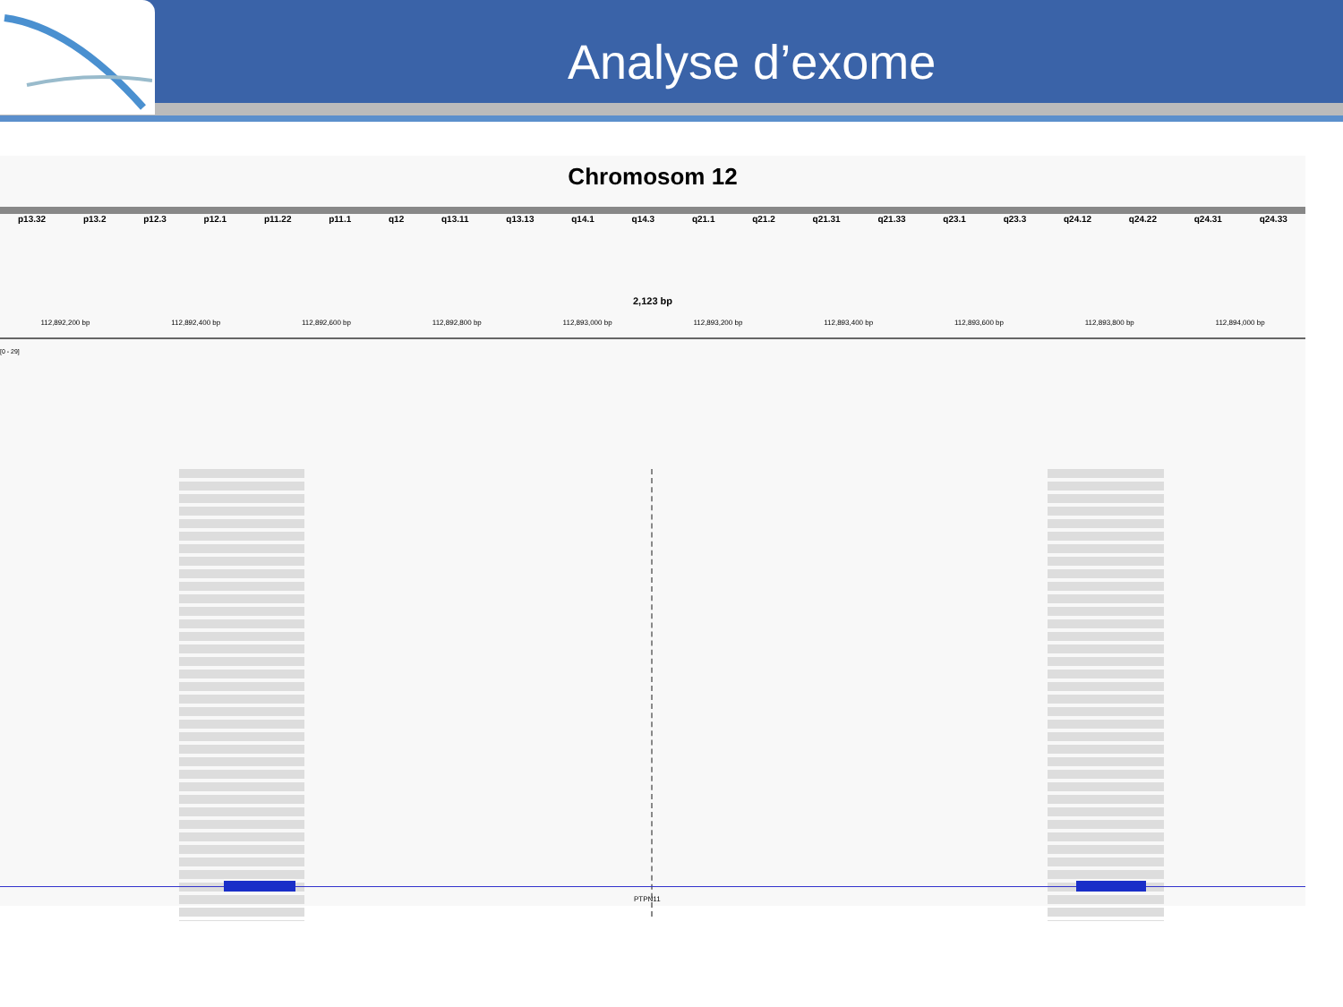Analyse d’exome
Chromosom 12
p13.32 p13.2 p12.3 p12.1 p11.22 p11.1 q12 q13.11 q13.13 q14.1 q14.3 q21.1 q21.2 q21.31 q21.33 q23.1 q23.3 q24.12 q24.22 q24.31 q24.33
2,123 bp
112,892,200 bp 112,892,400 bp 112,892,600 bp 112,892,800 bp 112,893,000 bp 112,893,200 bp 112,893,400 bp 112,893,600 bp 112,893,800 bp 112,894,000 bp
[0 - 29]
PTPN11